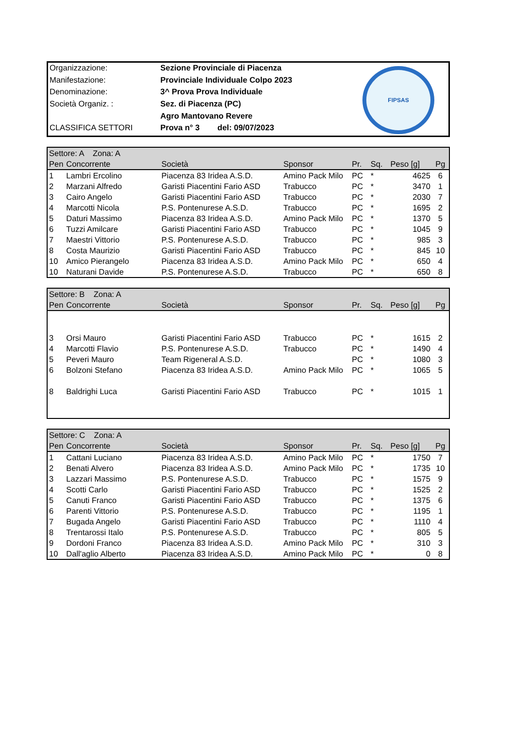| Organizzazione: | Sezione Provinciale di Piacenza |
| Manifestazione: | Provinciale Individuale Colpo 2023 |
| Denominazione: | 3^ Prova Prova Individuale |
| Società Organiz. : | Sez. di Piacenza (PC) |
| | Agro Mantovano Revere |
| CLASSIFICA SETTORI | Prova n° 3 del: 09/07/2023 |
FIPSAS
| Settore: A Zona: A | | | | | | | |
| --- | --- | --- | --- | --- | --- | --- | --- |
| Pen | Concorrente | Società | Sponsor | Pr. | Sq. | Peso [g] | Pg |
| 1 | Lambri Ercolino | Piacenza 83 Iridea A.S.D. | Amino Pack Milo | PC | * | 4625 | 6 |
| 2 | Marzani Alfredo | Garisti Piacentini Fario ASD | Trabucco | PC | * | 3470 | 1 |
| 3 | Cairo Angelo | Garisti Piacentini Fario ASD | Trabucco | PC | * | 2030 | 7 |
| 4 | Marcotti Nicola | P.S. Pontenurese A.S.D. | Trabucco | PC | * | 1695 | 2 |
| 5 | Daturi Massimo | Piacenza 83 Iridea A.S.D. | Amino Pack Milo | PC | * | 1370 | 5 |
| 6 | Tuzzi Amilcare | Garisti Piacentini Fario ASD | Trabucco | PC | * | 1045 | 9 |
| 7 | Maestri Vittorio | P.S. Pontenurese A.S.D. | Trabucco | PC | * | 985 | 3 |
| 8 | Costa Maurizio | Garisti Piacentini Fario ASD | Trabucco | PC | * | 845 | 10 |
| 10 | Amico Pierangelo | Piacenza 83 Iridea A.S.D. | Amino Pack Milo | PC | * | 650 | 4 |
| 10 | Naturani Davide | P.S. Pontenurese A.S.D. | Trabucco | PC | * | 650 | 8 |
| Settore: B Zona: A | | | | | | | |
| --- | --- | --- | --- | --- | --- | --- | --- |
| Pen | Concorrente | Società | Sponsor | Pr. | Sq. | Peso [g] | Pg |
| 3 | Orsi Mauro | Garisti Piacentini Fario ASD | Trabucco | PC | * | 1615 | 2 |
| 4 | Marcotti Flavio | P.S. Pontenurese A.S.D. | Trabucco | PC | * | 1490 | 4 |
| 5 | Peveri Mauro | Team Rigeneral A.S.D. | | PC | * | 1080 | 3 |
| 6 | Bolzoni Stefano | Piacenza 83 Iridea A.S.D. | Amino Pack Milo | PC | * | 1065 | 5 |
| 8 | Baldrighi Luca | Garisti Piacentini Fario ASD | Trabucco | PC | * | 1015 | 1 |
| Settore: C Zona: A | | | | | | | |
| --- | --- | --- | --- | --- | --- | --- | --- |
| Pen | Concorrente | Società | Sponsor | Pr. | Sq. | Peso [g] | Pg |
| 1 | Cattani Luciano | Piacenza 83 Iridea A.S.D. | Amino Pack Milo | PC | * | 1750 | 7 |
| 2 | Benati Alvero | Piacenza 83 Iridea A.S.D. | Amino Pack Milo | PC | * | 1735 | 10 |
| 3 | Lazzari Massimo | P.S. Pontenurese A.S.D. | Trabucco | PC | * | 1575 | 9 |
| 4 | Scotti Carlo | Garisti Piacentini Fario ASD | Trabucco | PC | * | 1525 | 2 |
| 5 | Canuti Franco | Garisti Piacentini Fario ASD | Trabucco | PC | * | 1375 | 6 |
| 6 | Parenti Vittorio | P.S. Pontenurese A.S.D. | Trabucco | PC | * | 1195 | 1 |
| 7 | Bugada Angelo | Garisti Piacentini Fario ASD | Trabucco | PC | * | 1110 | 4 |
| 8 | Trentarossi Italo | P.S. Pontenurese A.S.D. | Trabucco | PC | * | 805 | 5 |
| 9 | Dordoni Franco | Piacenza 83 Iridea A.S.D. | Amino Pack Milo | PC | * | 310 | 3 |
| 10 | Dall'aglio Alberto | Piacenza 83 Iridea A.S.D. | Amino Pack Milo | PC | * | 0 | 8 |